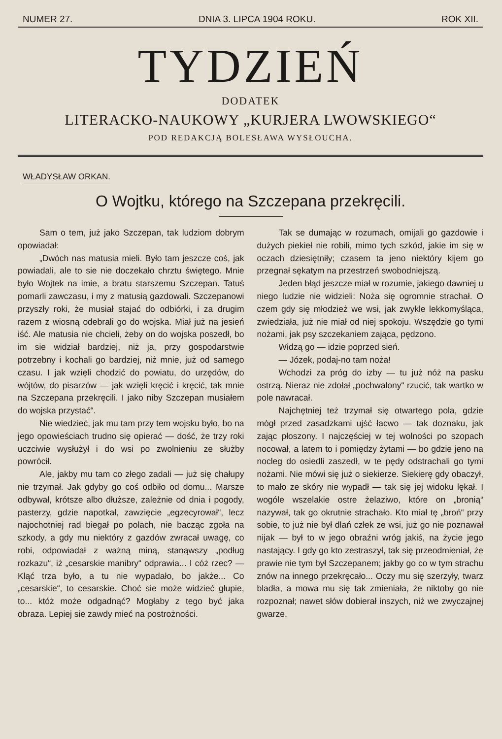NUMER 27. DNIA 3. LIPCA 1904 ROKU. ROK XII.
TYDZIEŃ
DODATEK
LITERACKO-NAUKOWY „KURJERA LWOWSKIEGO“
POD REDAKCJĄ BOLESŁAWA WYSŁOUCHA.
WŁADYSŁAW ORKAN.
O Wojtku, którego na Szczepana przekręcili.
Sam o tem, już jako Szczepan, tak ludziom dobrym opowiadał:
„Dwóch nas matusia mieli. Było tam jeszcze coś, jak powiadali, ale to sie nie doczekało chrztu świętego. Mnie było Wojtek na imie, a bratu starszemu Szczepan. Tatuś pomarli zawczasu, i my z matusią gazdowali. Szczepanowi przyszły roki, że musiał stajać do odbiórki, i za drugim razem z wiosną odebrali go do wojska. Miał już na jesień iść. Ale matusia nie chcieli, żeby on do wojska poszedł, bo im sie widział bardziej, niż ja, przy gospodarstwie potrzebny i kochali go bardziej, niż mnie, już od samego czasu. I jak wzięli chodzić do powiatu, do urzędów, do wójtów, do pisarzów — jak wzięli kręcić i kręcić, tak mnie na Szczepana przekręcili. I jako niby Szczepan musiałem do wojska przystać“.
Nie wiedzieć, jak mu tam przy tem wojsku było, bo na jego opowieściach trudno się opierać — dość, że trzy roki uczciwie wysłużył i do wsi po zwolnieniu ze służby powrócił.
Ale, jakby mu tam co złego zadali — już się chałupy nie trzymał. Jak gdyby go coś odbiło od domu... Marsze odbywał, krótsze albo dłuższe, zależnie od dnia i pogody, pasterzy, gdzie napotkał, zawzięcie „egzecyrował“, lecz najochotniej rad biegał po polach, nie bacząc zgoła na szkody, a gdy mu niektóry z gazdów zwracał uwagę, co robi, odpowiadał z ważną miną, stanąwszy „podług rozkazu“, iż „cesarskie manibry“ odprawia... I cóż rzec? — Kląć trza było, a tu nie wypadało, bo jakże... Co „cesarskie“, to cesarskie. Choć sie może widzieć głupie, to... któż może odgadnąć? Mogłaby z tego być jaka obraza. Lepiej sie zawdy mieć na postrożności.
Tak se dumając w rozumach, omijali go gazdowie i dużych piekieł nie robili, mimo tych szkód, jakie im się w oczach dziesiętniły; czasem ta jeno niektóry kijem go przegnał sękatym na przestrzeń swobodniejszą.
Jeden błąd jeszcze miał w rozumie, jakiego dawniej u niego ludzie nie widzieli: Noża się ogromnie strachał. O czem gdy się młodzież we wsi, jak zwykle lekkomyśląca, zwiedziała, już nie miał od niej spokoju. Wszędzie go tymi nożami, jak psy szczekaniem zająca, pędzono.
Widzą go — idzie poprzed sień.
— Józek, podaj-no tam noża!
Wchodzi za próg do izby — tu już nóż na pasku ostrzą. Nieraz nie zdołał „pochwalony“ rzucić, tak wartko w pole nawracał.
Najchętniej też trzymał się otwartego pola, gdzie mógł przed zasadzkami ujść łacwo — tak doznaku, jak zając płoszony. I najczęściej w tej wolności po szopach nocował, a latem to i pomiędzy żytami — bo gdzie jeno na nocleg do osiedli zaszedł, w te pędy odstrachali go tymi nożami. Nie mówi się już o siekierze. Siekierę gdy obaczył, to mało ze skóry nie wypadł — tak się jej widoku lękał. I wogóle wszelakie ostre żelaziwo, które on „bronią“ nazywał, tak go okrutnie strachało. Kto miał tę „broń“ przy sobie, to już nie był dlań człek ze wsi, już go nie poznawał nijak — był to w jego obraźni wróg jakiś, na życie jego nastający. I gdy go kto zestraszył, tak się przeodmieniał, że prawie nie tym był Szczepanem; jakby go co w tym strachu znów na innego przekręcało... Oczy mu się szerzyły, twarz bladła, a mowa mu się tak zmieniała, że niktoby go nie rozpoznał; nawet słów dobierał inszych, niż we zwyczajnej gwarze.